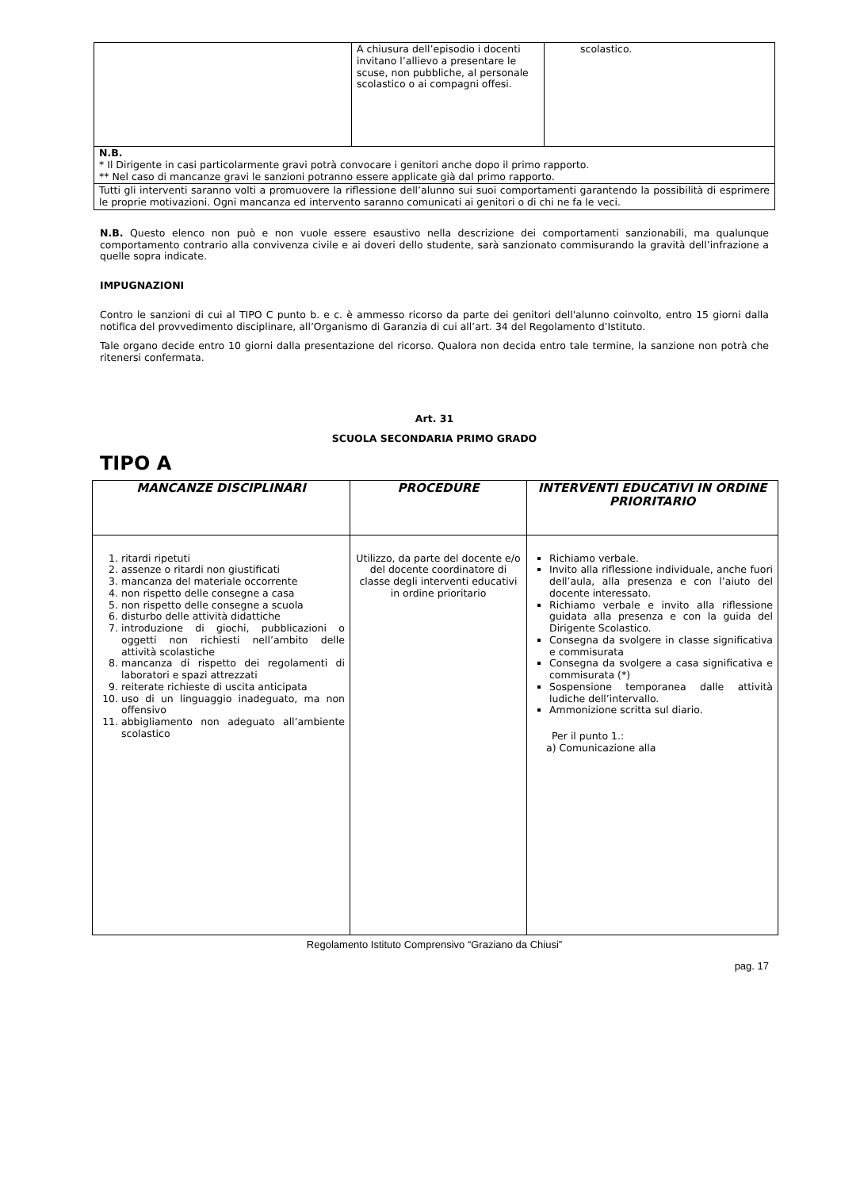| | A chiusura dell’episodio i docenti invitano l’allievo a presentare le scuse, non pubbliche, al personale scolastico o ai compagni offesi. | scolastico. |
| N.B. * Il Dirigente in casi particolarmente gravi potrà convocare i genitori anche dopo il primo rapporto. ** Nel caso di mancanze gravi le sanzioni potranno essere applicate già dal primo rapporto. | | |
| Tutti gli interventi saranno volti a promuovere la riflessione dell’alunno sui suoi comportamenti garantendo la possibilità di esprimere le proprie motivazioni. Ogni mancanza ed intervento saranno comunicati ai genitori o di chi ne fa le veci. | | |
N.B. Questo elenco non può e non vuole essere esaustivo nella descrizione dei comportamenti sanzionabili, ma qualunque comportamento contrario alla convivenza civile e ai doveri dello studente, sarà sanzionato commisurando la gravità dell’infrazione a quelle sopra indicate.
IMPUGNAZIONI
Contro le sanzioni di cui al TIPO C punto b. e c. è ammesso ricorso da parte dei genitori dell'alunno coinvolto, entro 15 giorni dalla notifica del provvedimento disciplinare, all’Organismo di Garanzia di cui all’art. 34 del Regolamento d’Istituto.
Tale organo decide entro 10 giorni dalla presentazione del ricorso. Qualora non decida entro tale termine, la sanzione non potrà che ritenersi confermata.
Art. 31
SCUOLA SECONDARIA PRIMO GRADO
TIPO A
| MANCANZE DISCIPLINARI | PROCEDURE | INTERVENTI EDUCATIVI IN ORDINE PRIORITARIO |
| --- | --- | --- |
| 1. ritardi ripetuti 2. assenze o ritardi non giustificati 3. mancanza del materiale occorrente 4. non rispetto delle consegne a casa 5. non rispetto delle consegne a scuola 6. disturbo delle attività didattiche 7. introduzione di giochi, pubblicazioni o oggetti non richiesti nell’ambito delle attività scolastiche 8. mancanza di rispetto dei regolamenti di laboratori e spazi attrezzati 9. reiterate richieste di uscita anticipata 10. uso di un linguaggio inadeguato, ma non offensivo 11. abbigliamento non adeguato all’ambiente scolastico | Utilizzo, da parte del docente e/o del docente coordinatore di classe degli interventi educativi in ordine prioritario | Richiamo verbale. Invito alla riflessione individuale, anche fuori dell’aula, alla presenza e con l’aiuto del docente interessato. Richiamo verbale e invito alla riflessione guidata alla presenza e con la guida del Dirigente Scolastico. Consegna da svolgere in classe significativa e commisurata Consegna da svolgere a casa significativa e commisurata (*) Sospensione temporanea dalle attività ludiche dell’intervallo. Ammonizione scritta sul diario. Per il punto 1.: a) Comunicazione alla |
Regolamento Istituto Comprensivo “Graziano da Chiusi”
pag. 17